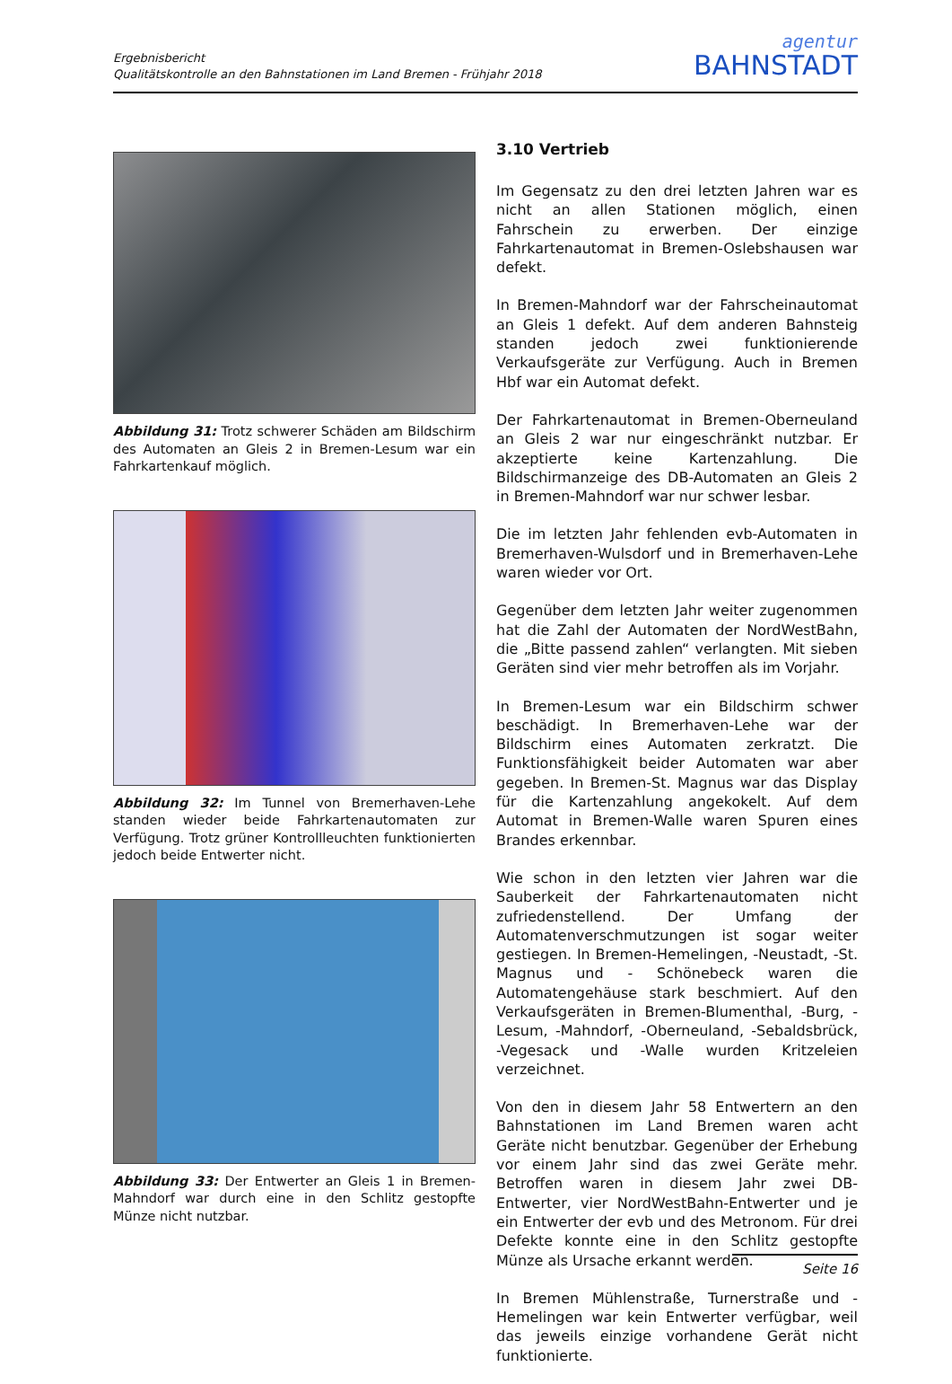Ergebnisbericht
Qualitätskontrolle an den Bahnstationen im Land Bremen - Frühjahr 2018
agentur
BAHNSTADT
Abbildung 31: Trotz schwerer Schäden am Bildschirm des Automaten an Gleis 2 in Bremen-Lesum war ein Fahrkartenkauf möglich.
Abbildung 32: Im Tunnel von Bremerhaven-Lehe standen wieder beide Fahrkartenautomaten zur Verfügung. Trotz grüner Kontrollleuchten funktionierten jedoch beide Entwerter nicht.
Abbildung 33: Der Entwerter an Gleis 1 in Bremen-Mahndorf war durch eine in den Schlitz gestopfte Münze nicht nutzbar.
3.10 Vertrieb
Im Gegensatz zu den drei letzten Jahren war es nicht an allen Stationen möglich, einen Fahrschein zu erwerben. Der einzige Fahrkartenautomat in Bremen-Oslebshausen war defekt.
In Bremen-Mahndorf war der Fahrscheinautomat an Gleis 1 defekt. Auf dem anderen Bahnsteig standen jedoch zwei funktionierende Verkaufsgeräte zur Verfügung. Auch in Bremen Hbf war ein Automat defekt.
Der Fahrkartenautomat in Bremen-Oberneuland an Gleis 2 war nur eingeschränkt nutzbar. Er akzeptierte keine Kartenzahlung. Die Bildschirmanzeige des DB-Automaten an Gleis 2 in Bremen-Mahndorf war nur schwer lesbar.
Die im letzten Jahr fehlenden evb-Automaten in Bremerhaven-Wulsdorf und in Bremerhaven-Lehe waren wieder vor Ort.
Gegenüber dem letzten Jahr weiter zugenommen hat die Zahl der Automaten der NordWestBahn, die „Bitte passend zahlen“ verlangten. Mit sieben Geräten sind vier mehr betroffen als im Vorjahr.
In Bremen-Lesum war ein Bildschirm schwer beschädigt. In Bremerhaven-Lehe war der Bildschirm eines Automaten zerkratzt. Die Funktionsfähigkeit beider Automaten war aber gegeben. In Bremen-St. Magnus war das Display für die Kartenzahlung angekokelt. Auf dem Automat in Bremen-Walle waren Spuren eines Brandes erkennbar.
Wie schon in den letzten vier Jahren war die Sauberkeit der Fahrkartenautomaten nicht zufriedenstellend. Der Umfang der Automatenverschmutzungen ist sogar weiter gestiegen. In Bremen-Hemelingen, -Neustadt, -St. Magnus und - Schönebeck waren die Automatengehäuse stark beschmiert. Auf den Verkaufsgeräten in Bremen-Blumenthal, -Burg, -Lesum, -Mahndorf, -Oberneuland, -Sebaldsbrück, -Vegesack und -Walle wurden Kritzeleien verzeichnet.
Von den in diesem Jahr 58 Entwertern an den Bahnstationen im Land Bremen waren acht Geräte nicht benutzbar. Gegenüber der Erhebung vor einem Jahr sind das zwei Geräte mehr. Betroffen waren in diesem Jahr zwei DB-Entwerter, vier NordWestBahn-Entwerter und je ein Entwerter der evb und des Metronom. Für drei Defekte konnte eine in den Schlitz gestopfte Münze als Ursache erkannt werden.
In Bremen Mühlenstraße, Turnerstraße und -Hemelingen war kein Entwerter verfügbar, weil das jeweils einzige vorhandene Gerät nicht funktionierte.
Seite 16